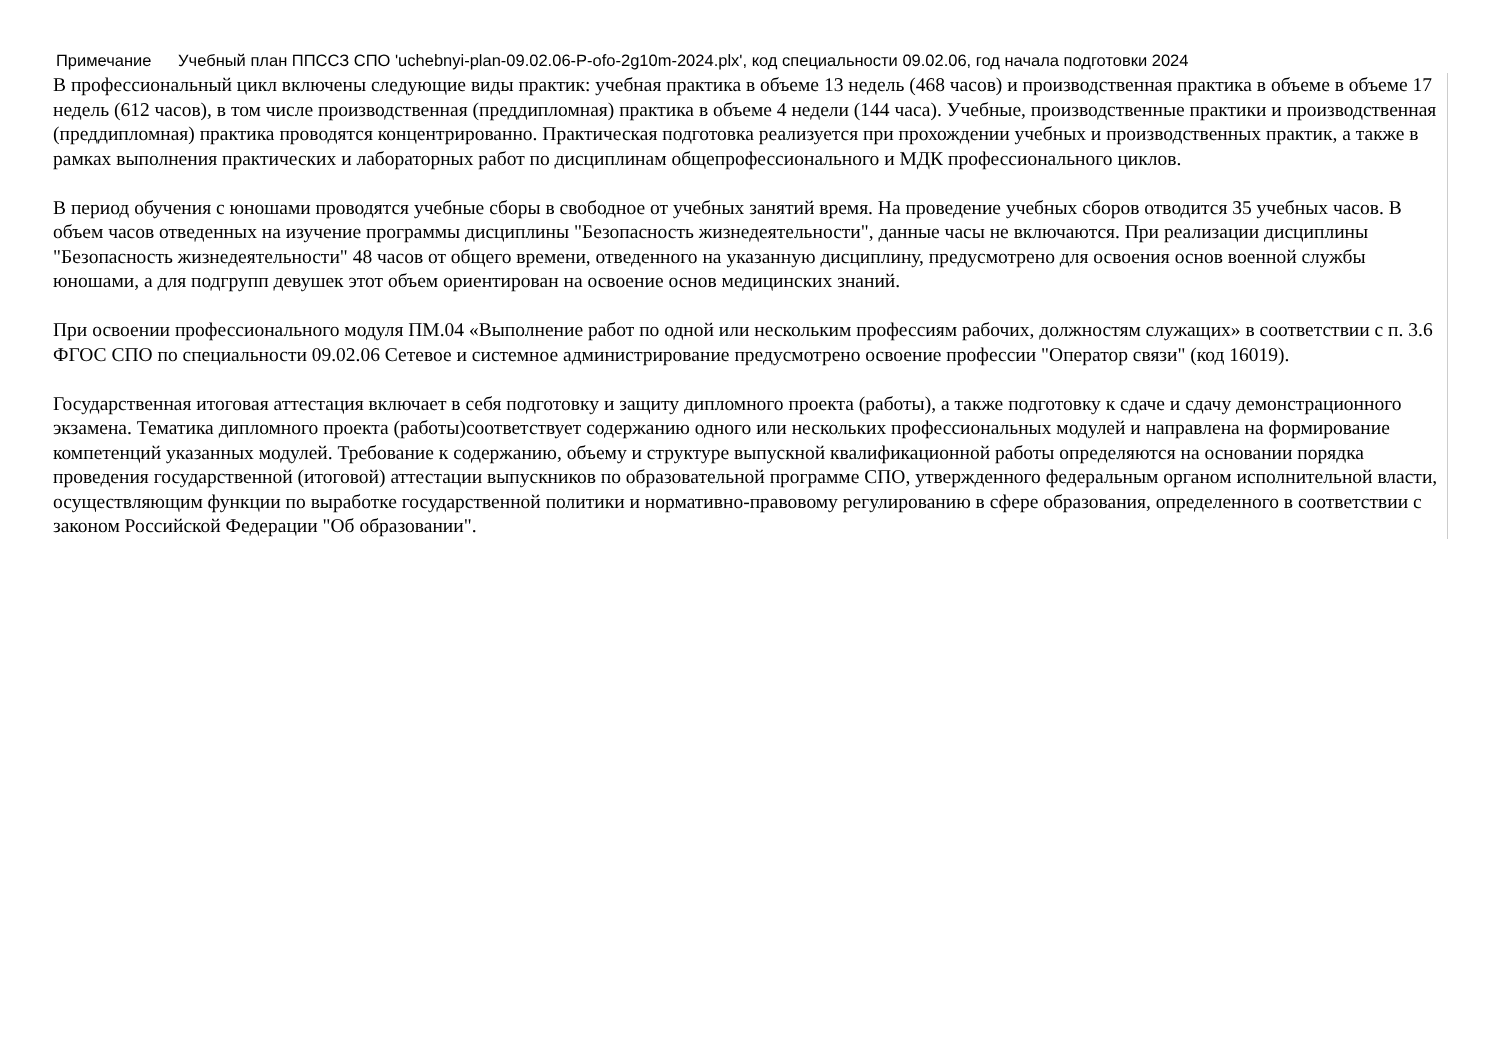Примечание Учебный план ППССЗ СПО 'uchebnyi-plan-09.02.06-P-ofo-2g10m-2024.plx', код специальности 09.02.06, год начала подготовки 2024
В профессиональный цикл включены следующие виды практик: учебная практика в объеме 13 недель (468 часов) и производственная практика в объеме в объеме 17 недель (612 часов), в том числе производственная (преддипломная) практика в объеме 4 недели (144 часа). Учебные, производственные практики и производственная (преддипломная) практика проводятся концентрированно. Практическая подготовка реализуется при прохождении учебных и производственных практик, а также в рамках выполнения практических и лабораторных работ по дисциплинам общепрофессионального и МДК профессионального циклов.
В период обучения с юношами проводятся учебные сборы в свободное от учебных занятий время. На проведение учебных сборов отводится 35 учебных часов. В объем часов отведенных на изучение программы дисциплины "Безопасность жизнедеятельности", данные часы не включаются. При реализации дисциплины "Безопасность жизнедеятельности" 48 часов от общего времени, отведенного на указанную дисциплину, предусмотрено для освоения основ военной службы юношами, а для подгрупп девушек этот объем ориентирован на освоение основ медицинских знаний.
При освоении профессионального модуля ПМ.04 «Выполнение работ по одной или нескольким профессиям рабочих, должностям служащих» в соответствии с п. 3.6 ФГОС СПО по специальности 09.02.06 Сетевое и системное администрирование предусмотрено освоение профессии "Оператор связи" (код 16019).
Государственная итоговая аттестация включает в себя подготовку и защиту дипломного проекта (работы), а также подготовку к сдаче и сдачу демонстрационного экзамена. Тематика дипломного проекта (работы)соответствует содержанию одного или нескольких профессиональных модулей и направлена на формирование компетенций указанных модулей. Требование к содержанию, объему и структуре выпускной квалификационной работы определяются на основании порядка проведения государственной (итоговой) аттестации выпускников по образовательной программе СПО, утвержденного федеральным органом исполнительной власти, осуществляющим функции по выработке государственной политики и нормативно-правовому регулированию в сфере образования, определенного в соответствии с законом Российской Федерации "Об образовании".